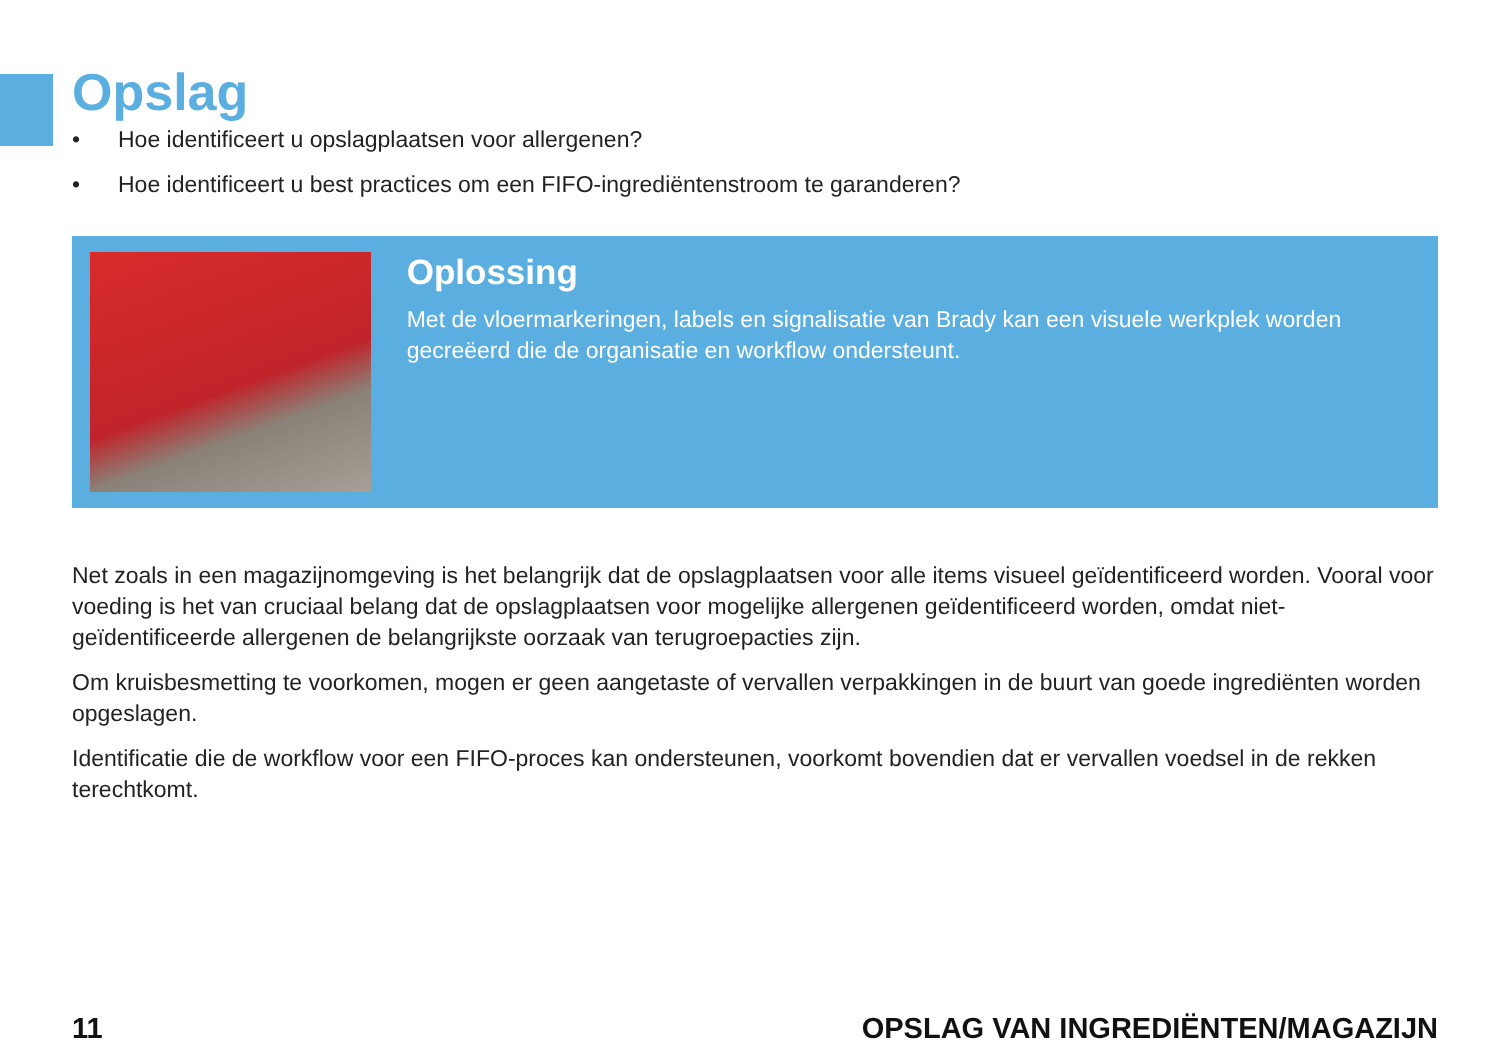Opslag
• Hoe identificeert u opslagplaatsen voor allergenen?
• Hoe identificeert u best practices om een FIFO-ingrediëntenstroom te garanderen?
Oplossing
Met de vloermarkeringen, labels en signalisatie van Brady kan een visuele werkplek worden gecreëerd die de organisatie en workflow ondersteunt.
Net zoals in een magazijnomgeving is het belangrijk dat de opslagplaatsen voor alle items visueel geïdentificeerd worden. Vooral voor voeding is het van cruciaal belang dat de opslagplaatsen voor mogelijke allergenen geïdentificeerd worden, omdat niet-geïdentificeerde allergenen de belangrijkste oorzaak van terugroepacties zijn.
Om kruisbesmetting te voorkomen, mogen er geen aangetaste of vervallen verpakkingen in de buurt van goede ingrediënten worden opgeslagen.
Identificatie die de workflow voor een FIFO-proces kan ondersteunen, voorkomt bovendien dat er vervallen voedsel in de rekken terechtkomt.
11 OPSLAG VAN INGREDIËNTEN/MAGAZIJN